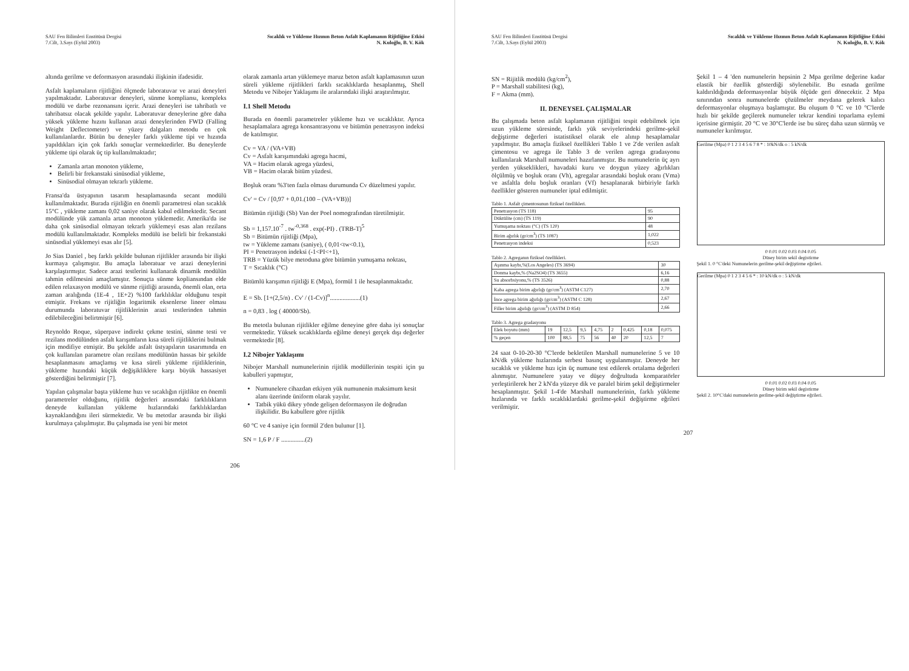SAU Fen Bilimleri Enstitüsü Dergisi
7.Cilt, 3.Sayı (Eylül 2003) Sıcaklık ve Yükleme Hızının Beton Asfalt Kaplamanın Rijitliğine Etkisi
N. Kuloğlu, B. V. Kök
altında gerilme ve deformasyon arasındaki ilişkinin ifadesidir.
Asfalt kaplamaların rijitliğini ölçmede laboratuvar ve arazi deneyleri yapılmaktadır. Laboratuvar deneyleri, sünme kompliansı, kompleks modülü ve darbe rezonansını içerir. Arazi deneyleri ise tahribatlı ve tahribatsız olacak şekilde yapılır. Laboratuvar deneylerine göre daha yüksek yükleme hızını kullanan arazi deneylerinden FWD (Falling Weight Deflectometer) ve yüzey dalgaları metodu en çok kullanılanlardır. Bütün bu deneyler farklı yükleme tipi ve hızında yapıldıkları için çok farklı sonuçlar vermektedirler. Bu deneylerde yükleme tipi olarak üç tip kullanılmaktadır;
Zamanla artan monoton yükleme,
Belirli bir frekanstaki sinüsodial yükleme,
Sinüsodial olmayan tekrarlı yükleme.
Fransa'da üstyapının tasarım hesaplamasında secant modülü kullanılmaktadır. Burada rijitliğin en önemli parametresi olan sıcaklık 15°C , yükleme zamanı 0,02 saniye olarak kabul edilmektedir. Secant modülünde yük zamanla artan monoton yüklemedir. Amerika'da ise daha çok sinüsodial olmayan tekrarlı yüklemeyi esas alan rezilans modülü kullanılmaktadır. Kompleks modülü ise belirli bir frekanstaki sinüsodial yüklemeyi esas alır [5].
Jo Sias Daniel , beş farklı şekilde bulunan rijitlikler arasında bir ilişki kurmaya çalışmıştır. Bu amaçla laboratuar ve arazi deneylerini karşılaştırmıştır. Sadece arazi testlerini kullanarak dinamik modülün tahmin edilmesini amaçlamıştır. Sonuçta sünme kopliansından elde edilen relaxasyon modülü ve sünme rijitliği arasında, önemli olan, orta zaman aralığında (1E-4 , 1E+2) %100 farklılıklar olduğunu tespit etmiştir. Frekans ve rijitliğin logaritmik eksenlerse lineer olması durumunda laboratuvar rijitliklerinin arazi testlerinden tahmin edilebileceğini belirtmiştir [6].
Reynoldo Roque, süperpave indirekt çekme testini, sünme testi ve rezilans modülünden asfalt karışımların kısa süreli rijitliklerini bulmak için modifiye etmiştir. Bu şekilde asfalt üstyapıların tasarımında en çok kullanılan parametre olan rezilans modülünün hassas bir şekilde hesaplanmasını amaçlamış ve kısa süreli yükleme rijitliklerinin, yükleme hızındaki küçük değişikliklere karşı büyük hassasiyet gösterdiğini belirtmiştir [7].
Yapılan çalışmalar başta yükleme hızı ve sıcaklığın rijitlikte en önemli parametreler olduğunu, rijitlik değerleri arasındaki farklılıkların deneyde kullanılan yükleme hızlarındaki farklılıklardan kaynaklandığını ileri sürmektedir. Ve bu metotlar arasında bir ilişki kurulmaya çalışılmıştır. Bu çalışmada ise yeni bir metot
olarak zamanla artan yüklemeye maruz beton asfalt kaplamasının uzun süreli yükleme rijitlikleri farklı sıcaklıklarda hesaplanmış, Shell Metodu ve Nibojer Yaklaşımı ile aralarındaki ilişki araştırılmıştır.
I.1 Shell Metodu
Burada en önemli parametreler yükleme hızı ve sıcaklıktır. Ayrıca hesaplamalara agrega konsantrasyonu ve bitümün penetrasyon indeksi de katılmıştır.
Cv = VA / (VA+VB)
Cv = Asfalt karışımındaki agrega hacmi,
VA = Hacim olarak agrega yüzdesi,
VB = Hacim olarak bitüm yüzdesi.
Boşluk oranı %3'ten fazla olması durumunda Cv düzeltmesi yapılır.
Cv' = Cv / [0,97 + 0,01.(100 – (VA+VB))]
Bitümün rijitliği (Sb) Van der Poel nomografından türetilmiştir.
Sb = 1,157.10<sup>-7</sup> . tw<sup>-0,368</sup> . exp(-PI) . (TRB-T)<sup>5</sup>
Sb = Bitümün rijitliği (Mpa),
tw = Yükleme zamanı (saniye), ( 0,01<tw<0.1),
PI = Penetrasyon indeksi (-1<PI<+1),
TRB = Yüzük bilye metoduna göre bitümün yumuşama noktası,
T = Sıcaklık (°C)
Bitümlü karışımın rijitliği E (Mpa), formül 1 ile hesaplanmaktadır.
E = Sb. [1+(2,5/n) . Cv' / (1-Cv)]<sup>n</sup>...................(1)
n = 0,83 . log ( 40000/Sb).
Bu metotla bulunan rijitlikler eğilme deneyine göre daha iyi sonuçlar vermektedir. Yüksek sıcaklıklarda eğilme deneyi gerçek dışı değerler vermektedir [8].
I.2 Nibojer Yaklaşımı
Nibojer Marshall numunelerinin rijitlik modüllerinin tespiti için şu kabulleri yapmıştır,
Numunelere cihazdan etkiyen yük numunenin maksimum kesit alanı üzerinde üniform olarak yayılır.
Tatbik yükü dikey yönde gelişen deformasyon ile doğrudan ilişkilidir. Bu kabullere göre rijitlik
60 °C ve 4 saniye için formül 2'den bulunur [1].
SN = 1,6 P / F ...............(2)
206
SAU Fen Bilimleri Enstitüsü Dergisi
7.Cilt, 3.Sayı (Eylül 2003) Sıcaklık ve Yükleme Hızının Beton Asfalt Kaplamanın Rijitliğine Etkisi
N. Kuloğlu, B. V. Kök
SN = Rijitlik modülü (kg/cm<sup>2</sup>),
P = Marshall stabilitesi (kg),
F = Akma (mm).
II. DENEYSEL ÇALIŞMALAR
Bu çalışmada beton asfalt kaplamanın rijitliğini tespit edebilmek için uzun yükleme süresinde, farklı yük seviyelerindeki gerilme-şekil değiştirme değerleri istatistiksel olarak ele alınıp hesaplamalar yapılmıştır. Bu amaçla fiziksel özellikleri Tablo 1 ve 2'de verilen asfalt çimentosu ve agrega ile Tablo 3 de verilen agrega gradasyonu kullanılarak Marshall numuneleri hazırlanmıştır. Bu numunelerin üç ayrı yerden yükseklikleri, havadaki kuru ve doygun yüzey ağırlıkları ölçülmüş ve boşluk oranı (Vh), agregalar arasındaki boşluk oranı (Vma) ve asfaltla dolu boşluk oranları (Vf) hesaplanarak birbiriyle farklı özellikler gösteren numuneler iptal edilmiştir.
Tablo 1. Asfalt çimentosunun fiziksel özellikleri.
| Penetrasyon (TS 118) | 95 |
| Düktülite (cm) (TS 119) | 90 |
| Yumuşama noktası (°C) (TS 120) | 48 |
| Birim ağırlık (gr/cm<sup>3</sup>) (TS 1087) | 1,022 |
| Penetrasyon indeksi | 0,523 |
Tablo 2. Agreganın fiziksel özellikleri.
| Aşınma kaybı,%(Los Angeles) (TS 3694) | 30 |
| Donma kaybı,% (Na2SO4) (TS 3655) | 6,16 |
| Su absorbsiyonu,% (TS 3526) | 0,88 |
| Kaba agrega birim ağırlığı (gr/cm<sup>3</sup>) (ASTM C127) | 2,70 |
| İnce agrega birim ağırlığı (gr/cm<sup>3</sup>) (ASTM C 128) | 2,67 |
| Filler birim ağırlığı (gr/cm<sup>3</sup>) (ASTM D 854) | 2,66 |
Tablo 3. Agrega gradasyonu
| Elek boyutu (mm) | 19 | 12,5 | 9,5 | 4,75 | 2 | 0,425 | 0,18 | 0,075 |
| % geçen | 100 | 88,5 | 75 | 56 | 40 | 20 | 12,5 | 7 |
24 saat 0-10-20-30 °C'lerde bekletilen Marshall numunelerine 5 ve 10 kN/dk yükleme hızlarında serbest basınç uygulanmıştır. Deneyde her sıcaklık ve yükleme hızı için üç numune test edilerek ortalama değerleri alınmıştır. Numunelere yatay ve düşey doğrultuda komparatörler yerleştirilerek her 2 kN'da yüzeye dik ve paralel birim şekil değiştirmeler hesaplanmıştır. Şekil 1-4'de Marshall numunelerinin, farklı yükleme hızlarında ve farklı sıcaklıklardaki gerilme-şekil değiştirme eğrileri verilmiştir.
Şekil 1 – 4 'den numunelerin hepsinin 2 Mpa gerilme değerine kadar elastik bir özellik gösterdiği söylenebilir. Bu esnada gerilme kaldırıldığında deformasyonlar büyük ölçüde geri dönecektir. 2 Mpa sınırından sonra numunelerde çözülmeler meydana gelerek kalıcı deformasyonlar oluşmaya başlamıştır. Bu oluşum 0 °C ve 10 °C'lerde hızlı bir şekilde geçilerek numuneler tekrar kendini toparlama eylemi içerisine girmiştir. 20 °C ve 30°C'lerde ise bu süreç daha uzun sürmüş ve numuneler kırılmıştır.
Gerilme (Mpa) 0 1 2 3 4 5 6 7 8 * : 10kN/dk o : 5 kN/dk
0 0.01 0.02 0.03 0.04 0.05
Düsey birim sekil degistirme
Şekil 1. 0 °C'deki Numunelerin gerilme-şekil değiştirme eğrileri.
Gerilme (Mpa) 0 1 2 3 4 5 6 * : 10 kN/dk o : 5 kN/dk
0 0.01 0.02 0.03 0.04 0.05
Düsey birim sekil degistirme
Şekil 2. 10°C'daki numunelerin gerilme-şekil değiştirme eğrileri.
207